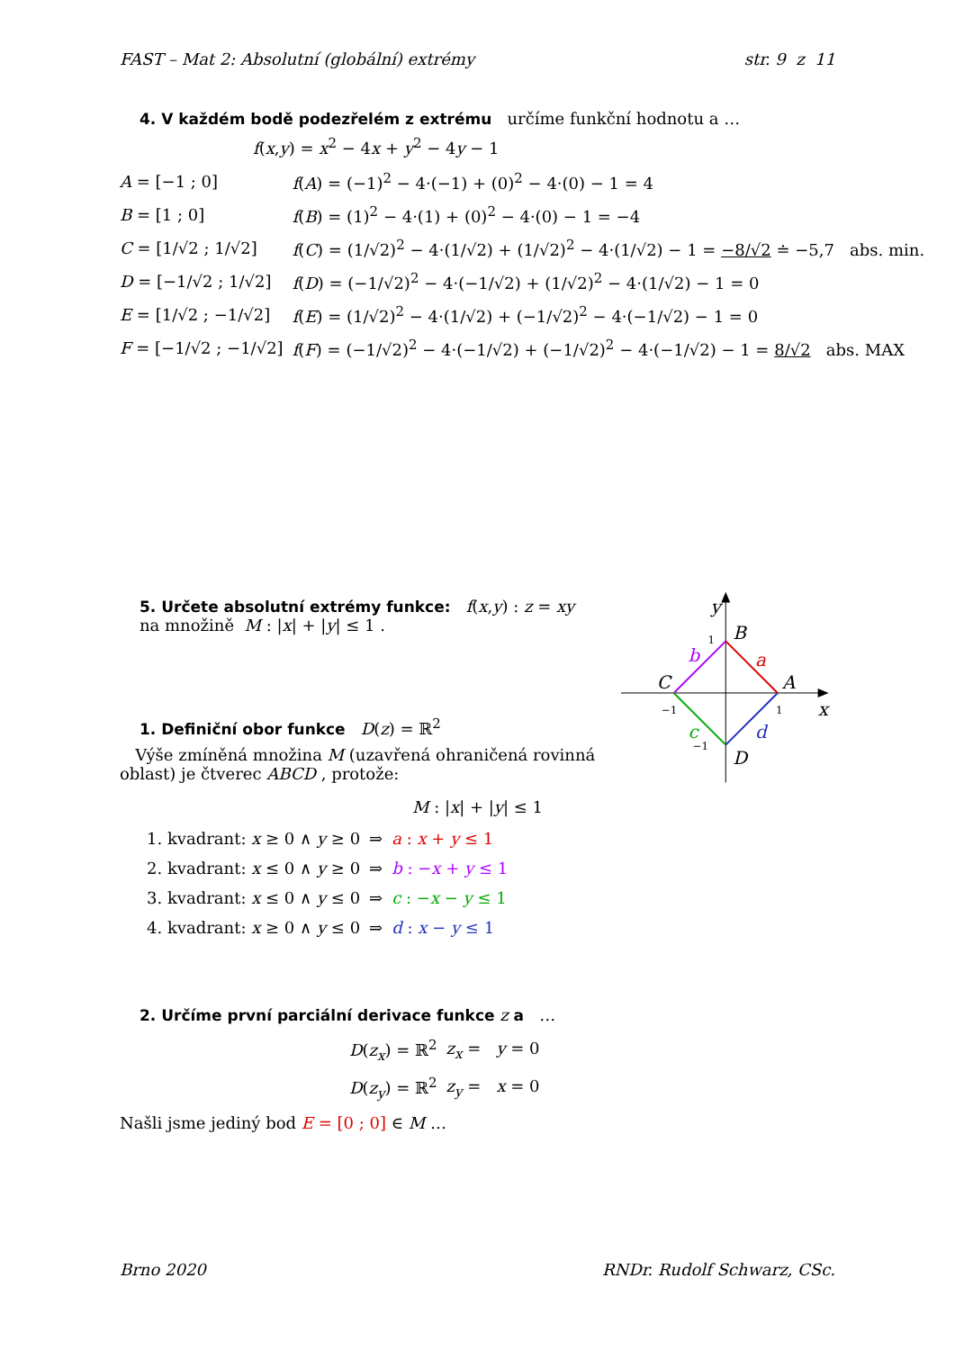FAST – Mat 2: Absolutní (globální) extrémy str. 9 z 11
4. V každém bodě podezřelém z extrému určíme funkční hodnotu a …
f(x,y) = x<sup>2</sup> − 4x + y<sup>2</sup> − 4y − 1
| A = [−1 ; 0] | f ( A ) = (−1)<sup>2</sup> − 4·(−1) + (0)<sup>2</sup> − 4·(0) − 1 = 4 |
| B = [1 ; 0] | f ( B ) = (1)<sup>2</sup> − 4·(1) + (0)<sup>2</sup> − 4·(0) − 1 = −4 |
| C = [1/√2 ; 1/√2] | f ( C ) = (1/√2)<sup>2</sup> − 4·(1/√2) + (1/√2)<sup>2</sup> − 4·(1/√2) − 1 = −8/√2 ≐ −5,7 abs. min. |
| D = [−1/√2 ; 1/√2] | f ( D ) = (−1/√2)<sup>2</sup> − 4·(−1/√2) + (1/√2)<sup>2</sup> − 4·(1/√2) − 1 = 0 |
| E = [1/√2 ; −1/√2] | f ( E ) = (1/√2)<sup>2</sup> − 4·(1/√2) + (−1/√2)<sup>2</sup> − 4·(−1/√2) − 1 = 0 |
| F = [−1/√2 ; −1/√2] | f ( F ) = (−1/√2)<sup>2</sup> − 4·(−1/√2) + (−1/√2)<sup>2</sup> − 4·(−1/√2) − 1 = 8/√2 abs. MAX |
5. Určete absolutní extrémy funkce: f(x,y) : z = xy
na množině M : |x| + |y| ≤ 1 .
1. Definiční obor funkce D(z) = ℝ<sup>2</sup>
Výše zmíněná množina M (uzavřená ohraničená rovinná oblast) je čtverec ABCD , protože:
y
x
B
A
C
D
a
b
c
d
1
1
−1
−1
M : |x| + |y| ≤ 1
| 1. kvadrant: x ≥ 0 ∧ y ≥ 0 | ⇒ | a : x + y ≤ 1 |
| 2. kvadrant: x ≤ 0 ∧ y ≥ 0 | ⇒ | b : − x + y ≤ 1 |
| 3. kvadrant: x ≤ 0 ∧ y ≤ 0 | ⇒ | c : − x − y ≤ 1 |
| 4. kvadrant: x ≥ 0 ∧ y ≤ 0 | ⇒ | d : x − y ≤ 1 |
2. Určíme první parciální derivace funkce z a …
| D ( z<sub>x</sub> ) = ℝ<sup>2</sup> | z<sub>x</sub> = y = 0 |
| D ( z<sub>y</sub> ) = ℝ<sup>2</sup> | z<sub>y</sub> = x = 0 |
Našli jsme jediný bod E = [0 ; 0] ∈ M …
Brno 2020 RNDr. Rudolf Schwarz, CSc.